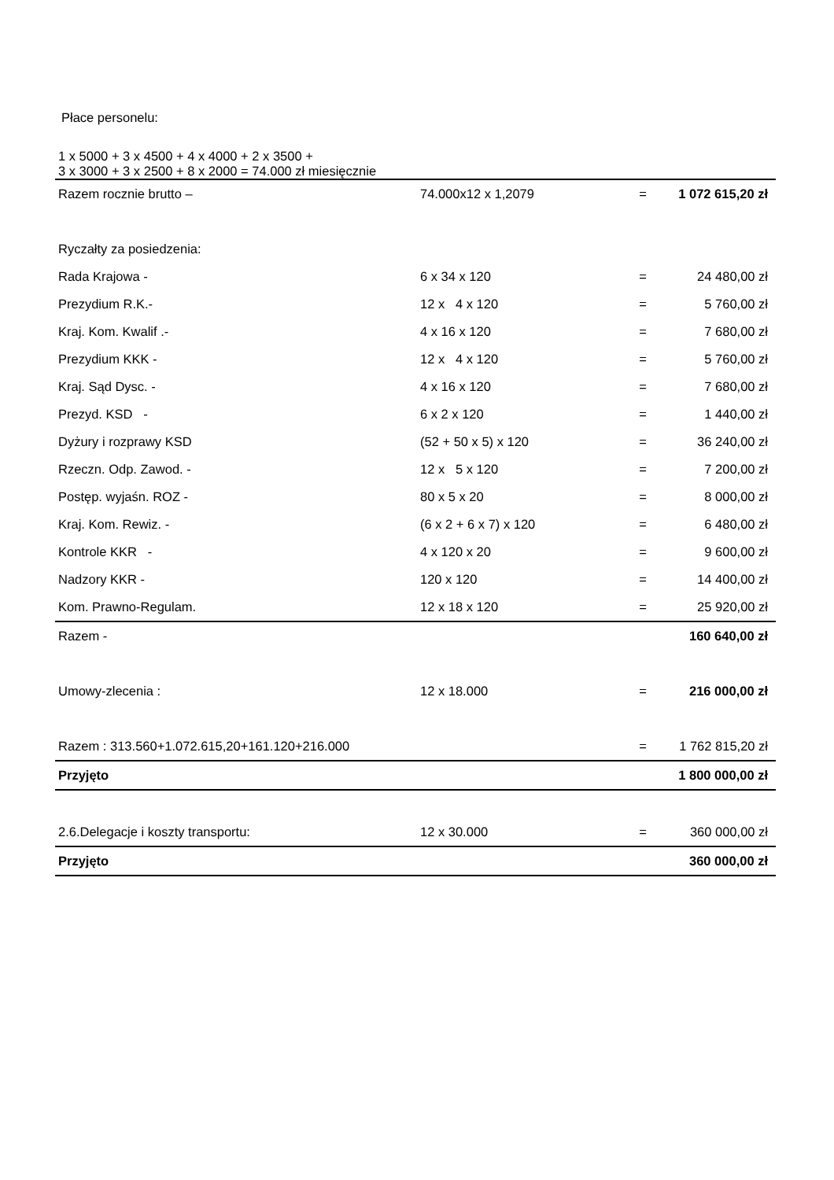Płace personelu:
1 x 5000 + 3 x 4500 + 4 x 4000 + 2 x 3500 +
3 x 3000 + 3 x 2500 + 8 x 2000 = 74.000 zł miesięcznie
| Razem rocznie brutto – | 74.000x12 x 1,2079 | = | 1 072 615,20 zł |
| Ryczałty za posiedzenia: | | | |
| Rada Krajowa - | 6 x 34 x 120 | = | 24 480,00 zł |
| Prezydium R.K.- | 12 x 4 x 120 | = | 5 760,00 zł |
| Kraj. Kom. Kwalif .- | 4 x 16 x 120 | = | 7 680,00 zł |
| Prezydium KKK - | 12 x 4 x 120 | = | 5 760,00 zł |
| Kraj. Sąd Dysc. - | 4 x 16 x 120 | = | 7 680,00 zł |
| Prezyd. KSD - | 6 x 2 x 120 | = | 1 440,00 zł |
| Dyżury i rozprawy KSD | (52 + 50 x 5) x 120 | = | 36 240,00 zł |
| Rzeczn. Odp. Zawod. - | 12 x 5 x 120 | = | 7 200,00 zł |
| Postęp. wyjaśn. ROZ - | 80 x 5 x 20 | = | 8 000,00 zł |
| Kraj. Kom. Rewiz. - | (6 x 2 + 6 x 7) x 120 | = | 6 480,00 zł |
| Kontrole KKR - | 4 x 120 x 20 | = | 9 600,00 zł |
| Nadzory KKR - | 120 x 120 | = | 14 400,00 zł |
| Kom. Prawno-Regulam. | 12 x 18 x 120 | = | 25 920,00 zł |
| Razem - | | | 160 640,00 zł |
| Umowy-zlecenia : | 12 x 18.000 | = | 216 000,00 zł |
| Razem : 313.560+1.072.615,20+161.120+216.000 | | = | 1 762 815,20 zł |
| Przyjęto | | | 1 800 000,00 zł |
| 2.6.Delegacje i koszty transportu: | 12 x 30.000 | = | 360 000,00 zł |
| Przyjęto | | | 360 000,00 zł |